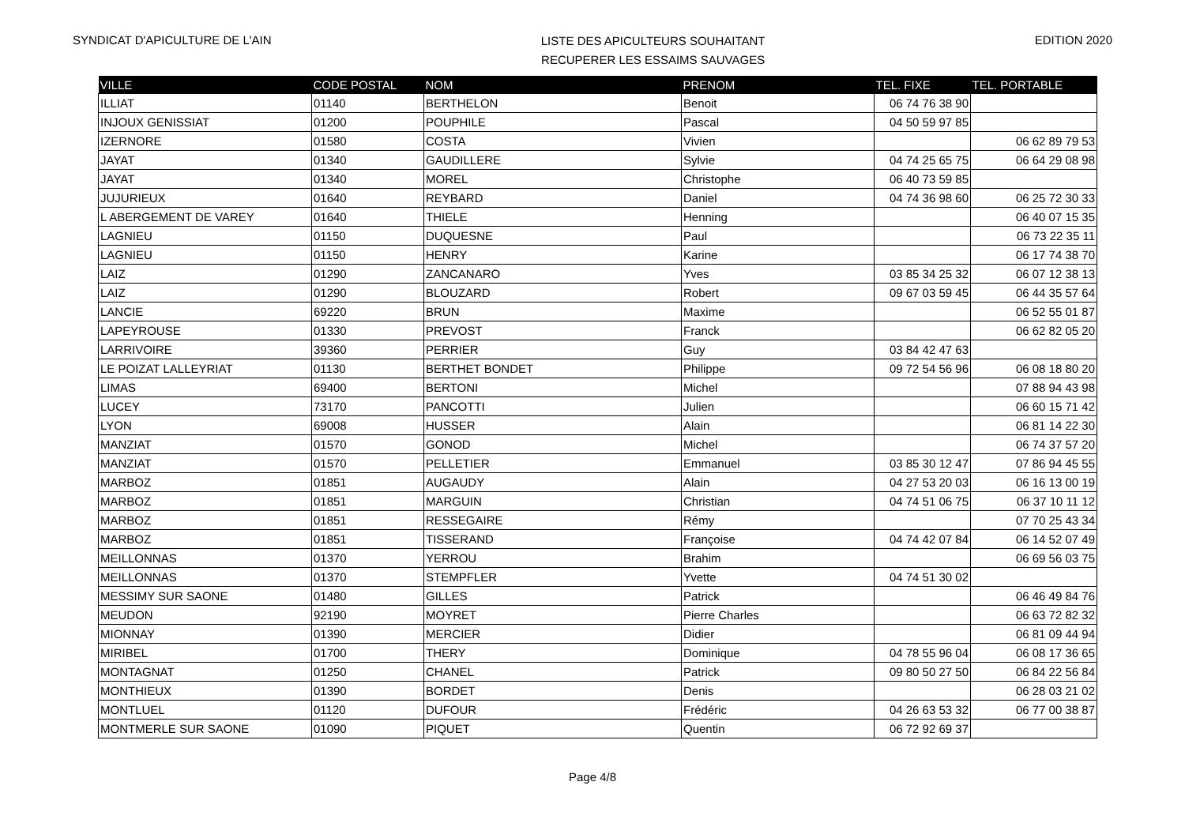SYNDICAT D'APICULTURE DE L'AIN
LISTE DES APICULTEURS SOUHAITANT
RECUPERER LES ESSAIMS SAUVAGES
EDITION 2020
| VILLE | CODE POSTAL | NOM | PRENOM | TEL. FIXE | TEL. PORTABLE |
| --- | --- | --- | --- | --- | --- |
| ILLIAT | 01140 | BERTHELON | Benoit | 06 74 76 38 90 | |
| INJOUX GENISSIAT | 01200 | POUPHILE | Pascal | 04 50 59 97 85 | |
| IZERNORE | 01580 | COSTA | Vivien | | 06 62 89 79 53 |
| JAYAT | 01340 | GAUDILLERE | Sylvie | 04 74 25 65 75 | 06 64 29 08 98 |
| JAYAT | 01340 | MOREL | Christophe | 06 40 73 59 85 | |
| JUJURIEUX | 01640 | REYBARD | Daniel | 04 74 36 98 60 | 06 25 72 30 33 |
| L ABERGEMENT DE VAREY | 01640 | THIELE | Henning | | 06 40 07 15 35 |
| LAGNIEU | 01150 | DUQUESNE | Paul | | 06 73 22 35 11 |
| LAGNIEU | 01150 | HENRY | Karine | | 06 17 74 38 70 |
| LAIZ | 01290 | ZANCANARO | Yves | 03 85 34 25 32 | 06 07 12 38 13 |
| LAIZ | 01290 | BLOUZARD | Robert | 09 67 03 59 45 | 06 44 35 57 64 |
| LANCIE | 69220 | BRUN | Maxime | | 06 52 55 01 87 |
| LAPEYROUSE | 01330 | PREVOST | Franck | | 06 62 82 05 20 |
| LARRIVOIRE | 39360 | PERRIER | Guy | 03 84 42 47 63 | |
| LE POIZAT LALLEYRIAT | 01130 | BERTHET BONDET | Philippe | 09 72 54 56 96 | 06 08 18 80 20 |
| LIMAS | 69400 | BERTONI | Michel | | 07 88 94 43 98 |
| LUCEY | 73170 | PANCOTTI | Julien | | 06 60 15 71 42 |
| LYON | 69008 | HUSSER | Alain | | 06 81 14 22 30 |
| MANZIAT | 01570 | GONOD | Michel | | 06 74 37 57 20 |
| MANZIAT | 01570 | PELLETIER | Emmanuel | 03 85 30 12 47 | 07 86 94 45 55 |
| MARBOZ | 01851 | AUGAUDY | Alain | 04 27 53 20 03 | 06 16 13 00 19 |
| MARBOZ | 01851 | MARGUIN | Christian | 04 74 51 06 75 | 06 37 10 11 12 |
| MARBOZ | 01851 | RESSEGAIRE | Rémy | | 07 70 25 43 34 |
| MARBOZ | 01851 | TISSERAND | Françoise | 04 74 42 07 84 | 06 14 52 07 49 |
| MEILLONNAS | 01370 | YERROU | Brahim | | 06 69 56 03 75 |
| MEILLONNAS | 01370 | STEMPFLER | Yvette | 04 74 51 30 02 | |
| MESSIMY SUR SAONE | 01480 | GILLES | Patrick | | 06 46 49 84 76 |
| MEUDON | 92190 | MOYRET | Pierre Charles | | 06 63 72 82 32 |
| MIONNAY | 01390 | MERCIER | Didier | | 06 81 09 44 94 |
| MIRIBEL | 01700 | THERY | Dominique | 04 78 55 96 04 | 06 08 17 36 65 |
| MONTAGNAT | 01250 | CHANEL | Patrick | 09 80 50 27 50 | 06 84 22 56 84 |
| MONTHIEUX | 01390 | BORDET | Denis | | 06 28 03 21 02 |
| MONTLUEL | 01120 | DUFOUR | Frédéric | 04 26 63 53 32 | 06 77 00 38 87 |
| MONTMERLE SUR SAONE | 01090 | PIQUET | Quentin | 06 72 92 69 37 | |
Page 4/8